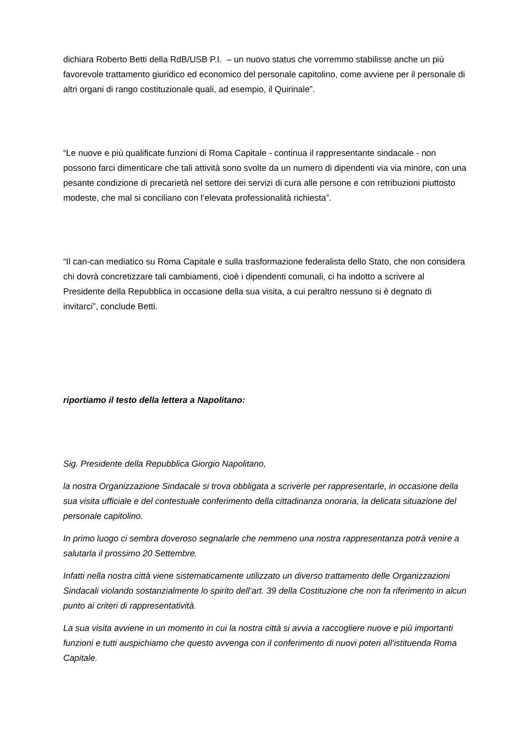dichiara Roberto Betti della RdB/USB P.I. – un nuovo status che vorremmo stabilisse anche un più favorevole trattamento giuridico ed economico del personale capitolino, come avviene per il personale di altri organi di rango costituzionale quali, ad esempio, il Quirinale”.
“Le nuove e più qualificate funzioni di Roma Capitale - continua il rappresentante sindacale - non possono farci dimenticare che tali attività sono svolte da un numero di dipendenti via via minore, con una pesante condizione di precarietà nel settore dei servizi di cura alle persone e con retribuzioni piuttosto modeste, che mal si conciliano con l’elevata professionalità richiesta”.
“Il can-can mediatico su Roma Capitale e sulla trasformazione federalista dello Stato, che non considera chi dovrà concretizzare tali cambiamenti, cioè i dipendenti comunali, ci ha indotto a scrivere al Presidente della Repubblica in occasione della sua visita, a cui peraltro nessuno si è degnato di invitarci”, conclude Betti.
riportiamo il testo della lettera a Napolitano:
Sig. Presidente della Repubblica Giorgio Napolitano,
la nostra Organizzazione Sindacale si trova obbligata a scriverle per rappresentarle, in occasione della sua visita ufficiale e del contestuale conferimento della cittadinanza onoraria, la delicata situazione del personale capitolino.
In primo luogo ci sembra doveroso segnalarle che nemmeno una nostra rappresentanza potrà venire a salutarla il prossimo 20 Settembre.
Infatti nella nostra città viene sistematicamente utilizzato un diverso trattamento delle Organizzazioni Sindacali violando sostanzialmente lo spirito dell’art. 39 della Costituzione che non fa riferimento in alcun punto ai criteri di rappresentatività.
La sua visita avviene in un momento in cui la nostra città si avvia a raccogliere nuove e più importanti funzioni e tutti auspichiamo che questo avvenga con il conferimento di nuovi poteri all’istituenda Roma Capitale.